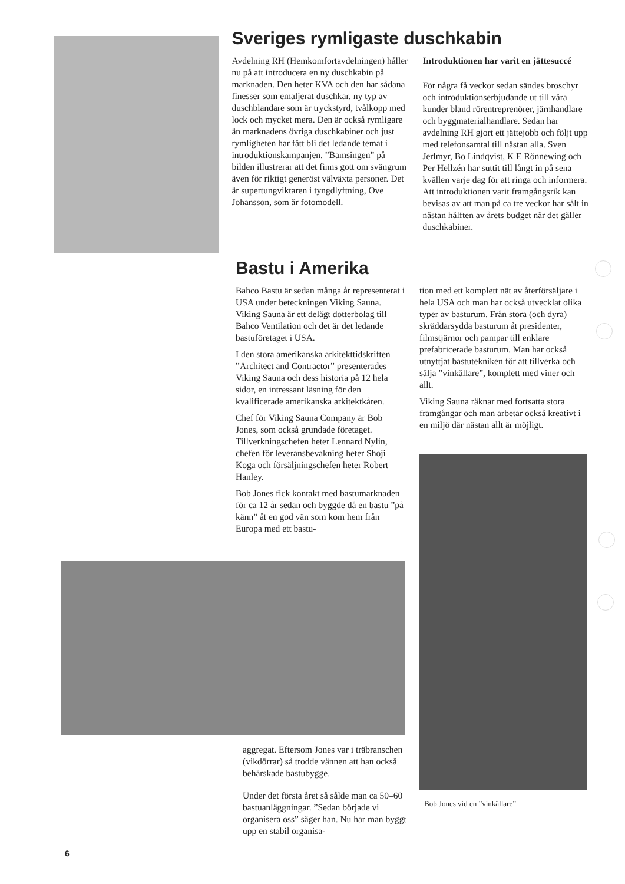Sveriges rymligaste duschkabin
Avdelning RH (Hemkomfortavdelningen) håller nu på att introducera en ny duschkabin på marknaden. Den heter KVA och den har sådana finesser som emaljerat duschkar, ny typ av duschblandare som är tryckstyrd, tvålkopp med lock och mycket mera. Den är också rymligare än marknadens övriga duschkabiner och just rymligheten har fått bli det ledande temat i introduktionskampanjen. ”Bamsingen” på bilden illustrerar att det finns gott om svängrum även för riktigt generöst välväxta personer. Det är supertungviktaren i tyngdlyftning, Ove Johansson, som är fotomodell.
Introduktionen har varit en jättesuccé
För några få veckor sedan sändes broschyr och introduktionserbjudande ut till våra kunder bland rörentreprenörer, järnhandlare och byggmaterialhandlare. Sedan har avdelning RH gjort ett jättejobb och följt upp med telefonsamtal till nästan alla. Sven Jerlmyr, Bo Lindqvist, K E Rönnewing och Per Hellzén har suttit till långt in på sena kvällen varje dag för att ringa och informera. Att introduktionen varit framgångsrik kan bevisas av att man på ca tre veckor har sålt in nästan hälften av årets budget när det gäller duschkabiner.
Bastu i Amerika
Bahco Bastu är sedan många år representerat i USA under beteckningen Viking Sauna. Viking Sauna är ett delägt dotterbolag till Bahco Ventilation och det är det ledande bastuföretaget i USA.
I den stora amerikanska arkitekttidskriften ”Architect and Contractor” presenterades Viking Sauna och dess historia på 12 hela sidor, en intressant läsning för den kvalificerade amerikanska arkitektkåren.
Chef för Viking Sauna Company är Bob Jones, som också grundade företaget. Tillverkningschefen heter Lennard Nylin, chefen för leveransbevakning heter Shoji Koga och försäljningschefen heter Robert Hanley.
Bob Jones fick kontakt med bastumarknaden för ca 12 år sedan och byggde då en bastu ”på känn” åt en god vän som kom hem från Europa med ett bastu-
tion med ett komplett nät av återförsäljare i hela USA och man har också utvecklat olika typer av basturum. Från stora (och dyra) skräddarsydda basturum åt presidenter, filmstjärnor och pampar till enklare prefabricerade basturum. Man har också utnyttjat bastutekniken för att tillverka och sälja ”vinkällare”, komplett med viner och allt.
Viking Sauna räknar med fortsatta stora framgångar och man arbetar också kreativt i en miljö där nästan allt är möjligt.
aggregat. Eftersom Jones var i träbranschen (vikdörrar) så trodde vännen att han också behärskade bastubygge.
Under det första året så sålde man ca 50–60 bastuanläggningar. ”Sedan började vi organisera oss” säger han. Nu har man byggt upp en stabil organisa-
Bob Jones vid en ”vinkällare”
6